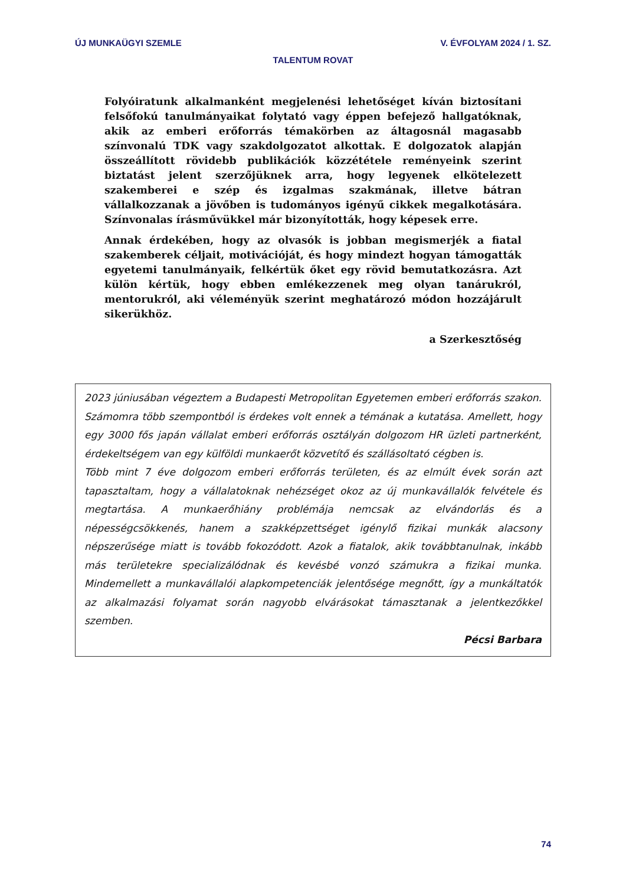ÚJ MUNKAÜGYI SZEMLE V. ÉVFOLYAM 2024 / 1. SZ.
TALENTUM ROVAT
Folyóiratunk alkalmanként megjelenési lehetőséget kíván biztosítani felsőfokú tanulmányaikat folytató vagy éppen befejező hallgatóknak, akik az emberi erőforrás témakörben az áltagosnál magasabb színvonalú TDK vagy szakdolgozatot alkottak. E dolgozatok alapján összeállított rövidebb publikációk közzététele reményeink szerint biztatást jelent szerzőjüknek arra, hogy legyenek elkötelezett szakemberei e szép és izgalmas szakmának, illetve bátran vállalkozzanak a jövőben is tudományos igényű cikkek megalkotására. Színvonalas írásművükkel már bizonyították, hogy képesek erre.
Annak érdekében, hogy az olvasók is jobban megismerjék a fiatal szakemberek céljait, motivációját, és hogy mindezt hogyan támogatták egyetemi tanulmányaik, felkértük őket egy rövid bemutatkozásra. Azt külön kértük, hogy ebben emlékezzenek meg olyan tanárukról, mentorukról, aki véleményük szerint meghatározó módon hozzájárult sikerükhöz.
a Szerkesztőség
2023 júniusában végeztem a Budapesti Metropolitan Egyetemen emberi erőforrás szakon. Számomra több szempontból is érdekes volt ennek a témának a kutatása. Amellett, hogy egy 3000 fős japán vállalat emberi erőforrás osztályán dolgozom HR üzleti partnerként, érdekeltségem van egy külföldi munkaerőt közvetítő és szállásoltató cégben is.
Több mint 7 éve dolgozom emberi erőforrás területen, és az elmúlt évek során azt tapasztaltam, hogy a vállalatoknak nehézséget okoz az új munkavállalók felvétele és megtartása. A munkaerőhiány problémája nemcsak az elvándorlás és a népességcsökkenés, hanem a szakképzettséget igénylő fizikai munkák alacsony népszerűsége miatt is tovább fokozódott. Azok a fiatalok, akik továbbtanulnak, inkább más területekre specializálódnak és kevésbé vonzó számukra a fizikai munka. Mindemellett a munkavállalói alapkompetenciák jelentősége megnőtt, így a munkáltatók az alkalmazási folyamat során nagyobb elvárásokat támasztanak a jelentkezőkkel szemben.
Pécsi Barbara
74